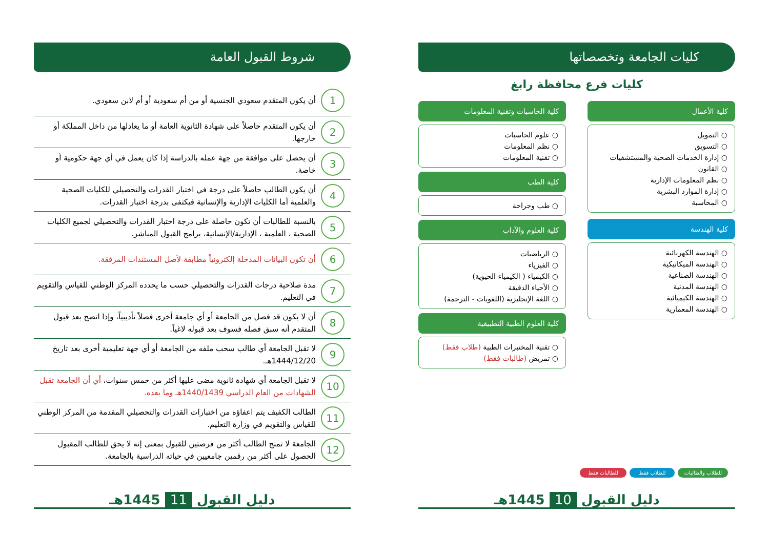شروط القبول العامة
1 أن يكون المتقدم سعودي الجنسية أو من أم سعودية أو أم لابن سعودي.
2 أن يكون المتقدم حاصلاً على شهادة الثانوية العامة أو ما يعادلها من داخل المملكة أو خارجها.
3 أن يحصل على موافقة من جهة عمله بالدراسة إذا كان يعمل في أي جهة حكومية أو خاصة.
4 أن يكون الطالب حاصلاً على درجة في اختبار القدرات والتحصيلي للكليات الصحية والعلمية أما الكليات الإدارية والإنسانية فيكتفى بدرجة اختبار القدرات.
5 بالنسبة للطالبات أن تكون حاصلة على درجة اختبار القدرات والتحصيلي لجميع الكليات الصحية ، العلمية ، الإدارية/الإنسانية، برامج القبول المباشر.
6 أن تكون البيانات المدخلة إلكترونياً مطابقة لأصل المستندات المرفقة.
7 مدة صلاحية درجات القدرات والتحصيلي حسب ما يحدده المركز الوطني للقياس والتقويم في التعليم.
8 أن لا يكون قد فصل من الجامعة أو أي جامعة أخرى فصلاً تأديبياً، وإذا اتضح بعد قبول المتقدم أنه سبق فصله فسوف يعد قبوله لاغياً.
9 لا تقبل الجامعة أي طالب سحب ملفه من الجامعة أو أي جهة تعليمية أخرى بعد تاريخ 1444/12/20هـ.
10 لا تقبل الجامعة أي شهادة ثانوية مضى عليها أكثر من خمس سنوات، أي أن الجامعة تقبل الشهادات من العام الدراسي 1440/1439هـ وما بعده.
11 الطالب الكفيف يتم اعفاؤه من اختبارات القدرات والتحصيلي المقدمة من المركز الوطني للقياس والتقويم في وزارة التعليم.
12 الجامعة لا تمنح الطالب أكثر من فرصتين للقبول بمعنى إنه لا يحق للطالب المقبول الحصول على أكثر من رقمين جامعيين في حياته الدراسية بالجامعة.
دليل القبول 11 1445هـ
كليات الجامعة وتخصصاتها
كليات فرع محافظة رابغ
كلية الأعمال
○ التمويل
○ التسويق
○ إدارة الخدمات الصحية والمستشفيات
○ القانون
○ نظم المعلومات الإدارية
○ إدارة الموارد البشرية
○ المحاسبة
كلية الهندسة
○ الهندسة الكهربائية
○ الهندسة الميكانيكية
○ الهندسة الصناعية
○ الهندسة المدنية
○ الهندسة الكيميائية
○ الهندسة المعمارية
كلية الحاسبات وتقنية المعلومات
○ علوم الحاسبات
○ نظم المعلومات
○ تقنية المعلومات
كلية الطب
○ طب وجراحة
كلية العلوم والآداب
○ الرياضيات
○ الفيزياء
○ الكيمياء ( الكيمياء الحيوية)
○ الأحياء الدقيقة
○ اللغة الإنجليزية (اللغويات - الترجمة)
كلية العلوم الطبية التطبيقية
○ تقنية المختبرات الطبية (طلاب فقط)
○ تمريض (طالبات فقط)
للطلاب والطالبات للطلاب فقط للطالبات فقط
دليل القبول 10 1445هـ